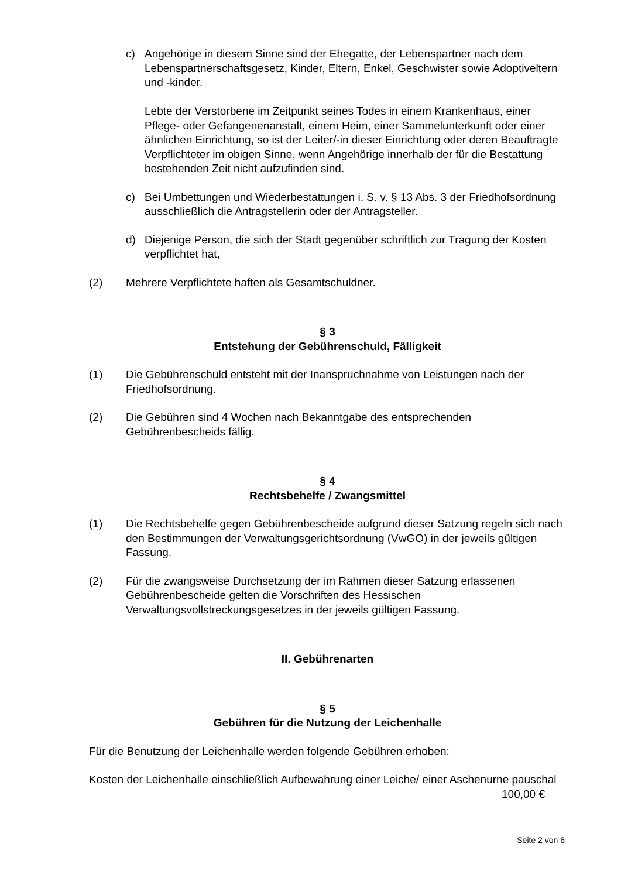c) Angehörige in diesem Sinne sind der Ehegatte, der Lebenspartner nach dem Lebenspartnerschaftsgesetz, Kinder, Eltern, Enkel, Geschwister sowie Adoptiveltern und -kinder.
Lebte der Verstorbene im Zeitpunkt seines Todes in einem Krankenhaus, einer Pflege- oder Gefangenenanstalt, einem Heim, einer Sammelunterkunft oder einer ähnlichen Einrichtung, so ist der Leiter/-in dieser Einrichtung oder deren Beauftragte Verpflichteter im obigen Sinne, wenn Angehörige innerhalb der für die Bestattung bestehenden Zeit nicht aufzufinden sind.
c) Bei Umbettungen und Wiederbestattungen i. S. v. § 13 Abs. 3 der Friedhofsordnung ausschließlich die Antragstellerin oder der Antragsteller.
d) Diejenige Person, die sich der Stadt gegenüber schriftlich zur Tragung der Kosten verpflichtet hat,
(2) Mehrere Verpflichtete haften als Gesamtschuldner.
§ 3
Entstehung der Gebührenschuld, Fälligkeit
(1) Die Gebührenschuld entsteht mit der Inanspruchnahme von Leistungen nach der Friedhofsordnung.
(2) Die Gebühren sind 4 Wochen nach Bekanntgabe des entsprechenden Gebührenbescheids fällig.
§ 4
Rechtsbehelfe / Zwangsmittel
(1) Die Rechtsbehelfe gegen Gebührenbescheide aufgrund dieser Satzung regeln sich nach den Bestimmungen der Verwaltungsgerichtsordnung (VwGO) in der jeweils gültigen Fassung.
(2) Für die zwangsweise Durchsetzung der im Rahmen dieser Satzung erlassenen Gebührenbescheide gelten die Vorschriften des Hessischen Verwaltungsvollstreckungsgesetzes in der jeweils gültigen Fassung.
II. Gebührenarten
§ 5
Gebühren für die Nutzung der Leichenhalle
Für die Benutzung der Leichenhalle werden folgende Gebühren erhoben:
Kosten der Leichenhalle einschließlich Aufbewahrung einer Leiche/ einer Aschenurne pauschal 100,00 €
Seite 2 von 6